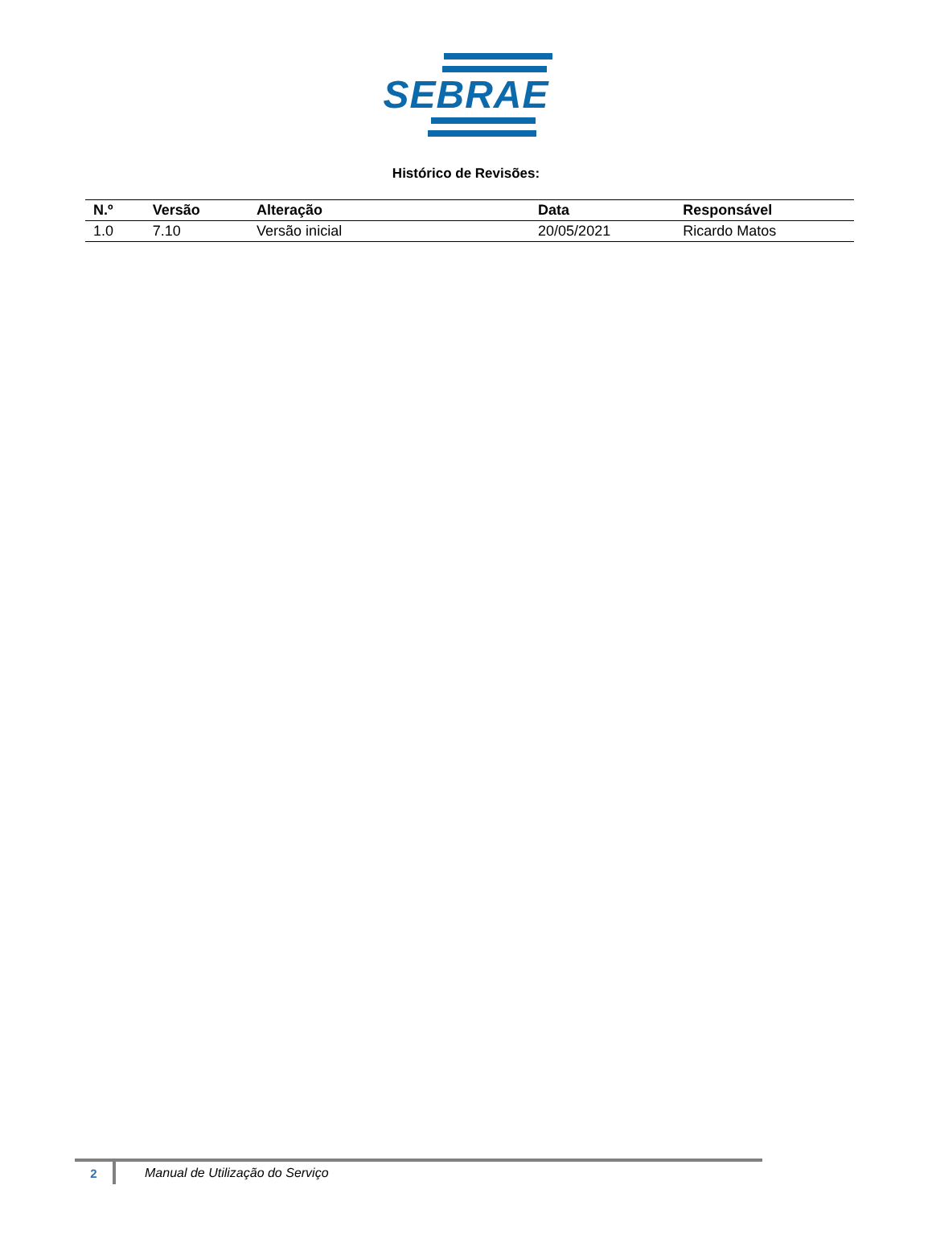SEBRAE
Histórico de Revisões:
| N.º | Versão | Alteração | Data | Responsável |
| --- | --- | --- | --- | --- |
| 1.0 | 7.10 | Versão inicial | 20/05/2021 | Ricardo Matos |
2 Manual de Utilização do Serviço